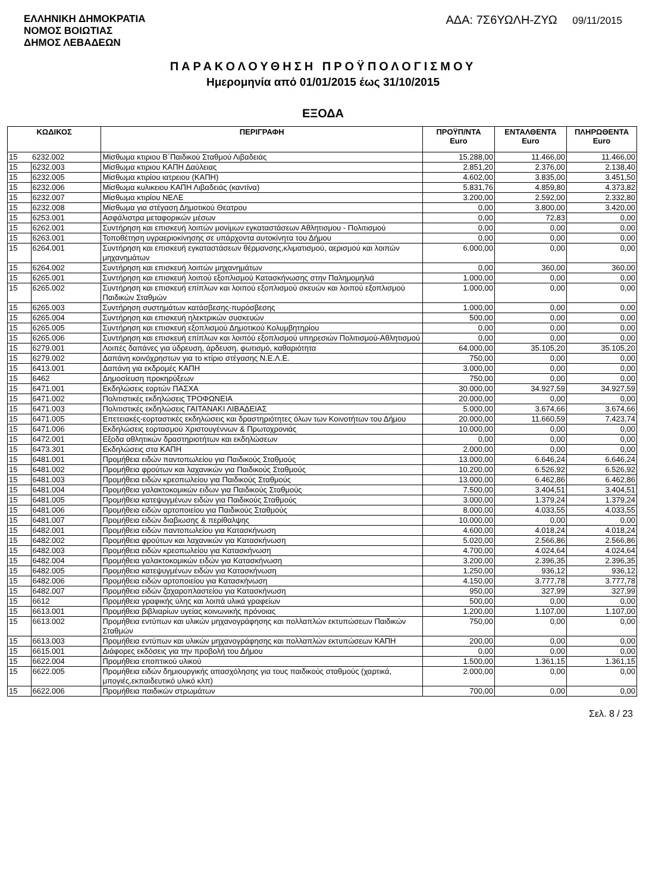ΕΛΛΗΝΙΚΗ ΔΗΜΟΚΡΑΤΙΑ
ΝΟΜΟΣ ΒΟΙΩΤΙΑΣ
ΔΗΜΟΣ ΛΕΒΑΔΕΩΝ
ΑΔΑ: 7Σ6ΥΩΛΗ-ΖΥΩ 09/11/2015
ΠΑΡΑΚΟΛΟΥΘΗΣΗ ΠΡΟΫΠΟΛΟΓΙΣΜΟΥ
Ημερομηνία από 01/01/2015 έως 31/10/2015
ΕΞΟΔΑ
| ΚΩΔΙΚΟΣ | | ΠΕΡΙΓΡΑΦΗ | ΠΡΟΫΠ/ΝΤΑ Euro | ΕΝΤΑΛΘΕΝΤΑ Euro | ΠΛΗΡΩΘΕΝΤΑ Euro |
| --- | --- | --- | --- | --- | --- |
| 15 | 6232.002 | Μίσθωμα κτιριου Β΄Παιδικού Σταθμού Λιβαδειάς | 15.288,00 | 11.466,00 | 11.466,00 |
| 15 | 6232.003 | Μίσθωμα κτιριου ΚΑΠΗ Δαύλειας | 2.851,20 | 2.376,00 | 2.138,40 |
| 15 | 6232.005 | Μίσθωμα κτιρίου ιατρειου (ΚΑΠΗ) | 4.602,00 | 3.835,00 | 3.451,50 |
| 15 | 6232.006 | Μίσθωμα κυλικειου ΚΑΠΗ Λιβαδειάς (καντίνα) | 5.831,76 | 4.859,80 | 4.373,82 |
| 15 | 6232.007 | Μίσθωμα κτιρίου ΝΕΛΕ | 3.200,00 | 2.592,00 | 2.332,80 |
| 15 | 6232.008 | Μίσθωμα για στέγαση Δημοτικού Θεατρου | 0,00 | 3.800,00 | 3.420,00 |
| 15 | 6253.001 | Ασφάλιστρα μεταφορικών μέσων | 0,00 | 72,83 | 0,00 |
| 15 | 6262.001 | Συντήρηση και επισκευή λοιπών μονίμων εγκαταστάσεων Αθλητισμου - Πολιτισμού | 0,00 | 0,00 | 0,00 |
| 15 | 6263.001 | Τοποθέτηση υγραεριοκίνησης σε υπάρχοντα αυτοκίνητα του Δήμου | 0,00 | 0,00 | 0,00 |
| 15 | 6264.001 | Συντήρηση και επισκευή εγκαταστάσεων θέρμανσης,κλιματισμού, αερισμού και λοιπών μηχανημάτων | 6.000,00 | 0,00 | 0,00 |
| 15 | 6264.002 | Συντήρηση και επισκευή λοιπών μηχανημάτων | 0,00 | 360,00 | 360,00 |
| 15 | 6265.001 | Συντήρηση και επισκευή λοιπού εξοπλισμού Κατασκήνωσης στην Παλημομηλιά | 1.000,00 | 0,00 | 0,00 |
| 15 | 6265.002 | Συντήρηση και επισκευή επίπλων και λοιπού εξοπλισμού σκευών και λοιπού εξοπλισμού Παιδικών Σταθμών | 1.000,00 | 0,00 | 0,00 |
| 15 | 6265.003 | Συντήρηση συστημάτων κατάσβεσης-πυρόσβεσης | 1.000,00 | 0,00 | 0,00 |
| 15 | 6265.004 | Συντήρηση και επισκευή ηλεκτρικών συσκευών | 500,00 | 0,00 | 0,00 |
| 15 | 6265.005 | Συντήρηση και επισκευή εξοπλισμού Δημοτικού Κολυμβητηρίου | 0,00 | 0,00 | 0,00 |
| 15 | 6265.006 | Συντήρηση και επισκευή επίπλων και λοιπόύ εξοπλισμού υπηρεσιών Πολιτισμού-Αθλητισμού | 0,00 | 0,00 | 0,00 |
| 15 | 6279.001 | Λοιπές δαπάνες για ύδρευση, άρδευση, φωτισμό, καθαριότητα | 64.000,00 | 35.105,20 | 35.105,20 |
| 15 | 6279.002 | Δαπάνη κοινόχρηστων για το κτίριο στέγασης Ν.Ε.Λ.Ε. | 750,00 | 0,00 | 0,00 |
| 15 | 6413.001 | Δαπάνη για εκδρομές ΚΑΠΗ | 3.000,00 | 0,00 | 0,00 |
| 15 | 6462 | Δημοσίευση προκηρύξεων | 750,00 | 0,00 | 0,00 |
| 15 | 6471.001 | Εκδηλώσεις εορτών ΠΑΣΧΑ | 30.000,00 | 34.927,59 | 34.927,59 |
| 15 | 6471.002 | Πολιτιστικές εκδηλώσεις ΤΡΟΦΩΝΕΙΑ | 20.000,00 | 0,00 | 0,00 |
| 15 | 6471.003 | Πολιτιστικές εκδηλώσεις ΓΑΙΤΑΝΑΚΙ ΛΙΒΑΔΕΙΑΣ | 5.000,00 | 3.674,66 | 3.674,66 |
| 15 | 6471.005 | Επετειακές-εορταστικές εκδηλώσεις και δραστηριότητες όλων των Κοινοτήτων του Δήμου | 20.000,00 | 11.660,59 | 7.423,74 |
| 15 | 6471.006 | Εκδηλώσεις εορτασμού Χριστουγέννων & Πρωτοχρονιάς | 10.000,00 | 0,00 | 0,00 |
| 15 | 6472.001 | Εξοδα αθλητικών δραστηριοτήτων και εκδηλώσεων | 0,00 | 0,00 | 0,00 |
| 15 | 6473.301 | Εκδηλώσεις στα ΚΑΠΗ | 2.000,00 | 0,00 | 0,00 |
| 15 | 6481.001 | Προμήθεια ειδών παντοπωλείου για Παιδικούς Σταθμούς | 13.000,00 | 6.646,24 | 6.646,24 |
| 15 | 6481.002 | Προμήθεια φρούτων και λαχανικών για Παιδικούς Σταθμούς | 10.200,00 | 6.526,92 | 6.526,92 |
| 15 | 6481.003 | Προμήθεια ειδών κρεοπωλείου για Παιδικούς Σταθμούς | 13.000,00 | 6.462,86 | 6.462,86 |
| 15 | 6481.004 | Προμήθεια γαλακτοκομικών ειδων για Παιδικούς Σταθμούς | 7.500,00 | 3.404,51 | 3.404,51 |
| 15 | 6481.005 | Προμήθεια κατεψυγμένων ειδών για Παιδικούς Σταθμούς | 3.000,00 | 1.379,24 | 1.379,24 |
| 15 | 6481.006 | Προμήθεια ειδών αρτοποιείου για Παιδικούς Σταθμούς | 8.000,00 | 4.033,55 | 4.033,55 |
| 15 | 6481.007 | Προμήθεια ειδών διαβιωσης & περίθαλψης | 10.000,00 | 0,00 | 0,00 |
| 15 | 6482.001 | Προμήθεια ειδών παντοπωλείου για Κατασκήνωση | 4.600,00 | 4.018,24 | 4.018,24 |
| 15 | 6482.002 | Προμήθεια φρούτων και λαχανικών για Κατασκήνωση | 5.020,00 | 2.566,86 | 2.566,86 |
| 15 | 6482.003 | Προμήθεια ειδών κρεοπωλείου για Κατασκήνωση | 4.700,00 | 4.024,64 | 4.024,64 |
| 15 | 6482.004 | Προμήθεια γαλακτοκομικών ειδών για Κατασκήνωση | 3.200,00 | 2.396,35 | 2.396,35 |
| 15 | 6482.005 | Προμήθεια κατεψυγμένων ειδών για Κατασκήνωση | 1.250,00 | 936,12 | 936,12 |
| 15 | 6482.006 | Προμήθεια ειδών αρτοποιείου για Κατασκήνωση | 4.150,00 | 3.777,78 | 3.777,78 |
| 15 | 6482.007 | Προμήθεια ειδών ζαχαροπλαστείου για Κατασκήνωση | 950,00 | 327,99 | 327,99 |
| 15 | 6612 | Προμήθεια γραφικής ύλης και λοιπά υλικά γραφείων | 500,00 | 0,00 | 0,00 |
| 15 | 6613.001 | Προμήθεια βιβλιαρίων υγείας κοινωνικής πρόνοιας | 1.200,00 | 1.107,00 | 1.107,00 |
| 15 | 6613.002 | Προμήθεια εντύπων και υλικών μηχανογράφησης και πολλαπλών εκτυπώσεων Παιδικών Σταθμών | 750,00 | 0,00 | 0,00 |
| 15 | 6613.003 | Προμήθεια εντύπων και υλικών μηχανογράφησης και πολλαπλών εκτυπώσεων ΚΑΠΗ | 200,00 | 0,00 | 0,00 |
| 15 | 6615.001 | Διάφορες εκδόσεις για την προβολή του Δήμου | 0,00 | 0,00 | 0,00 |
| 15 | 6622.004 | Προμήθεια εποπτικού υλικού | 1.500,00 | 1.361,15 | 1.361,15 |
| 15 | 6622.005 | Προμήθεια ειδών δημιουργικής απασχόλησης για τους παιδικούς σταθμούς (χαρτικά, μπογιές,εκπαιδευτικό υλικό κλπ) | 2.000,00 | 0,00 | 0,00 |
| 15 | 6622.006 | Προμήθεια παιδικών στρωμάτων | 700,00 | 0,00 | 0,00 |
Σελ. 8 / 23